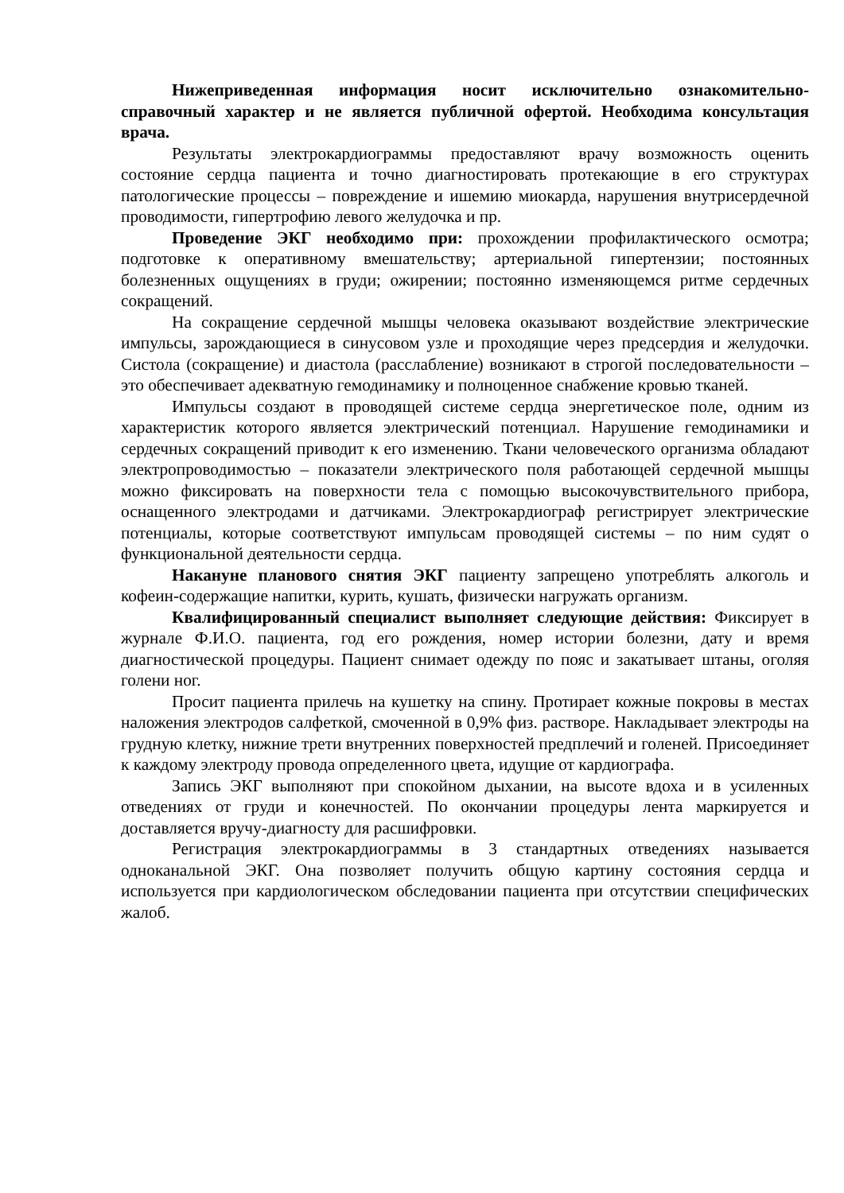Нижеприведенная информация носит исключительно ознакомительно-справочный характер и не является публичной офертой. Необходима консультация врача.
Результаты электрокардиограммы предоставляют врачу возможность оценить состояние сердца пациента и точно диагностировать протекающие в его структурах патологические процессы – повреждение и ишемию миокарда, нарушения внутрисердечной проводимости, гипертрофию левого желудочка и пр.
Проведение ЭКГ необходимо при: прохождении профилактического осмотра; подготовке к оперативному вмешательству; артериальной гипертензии; постоянных болезненных ощущениях в груди; ожирении; постоянно изменяющемся ритме сердечных сокращений.
На сокращение сердечной мышцы человека оказывают воздействие электрические импульсы, зарождающиеся в синусовом узле и проходящие через предсердия и желудочки. Систола (сокращение) и диастола (расслабление) возникают в строгой последовательности – это обеспечивает адекватную гемодинамику и полноценное снабжение кровью тканей.
Импульсы создают в проводящей системе сердца энергетическое поле, одним из характеристик которого является электрический потенциал. Нарушение гемодинамики и сердечных сокращений приводит к его изменению. Ткани человеческого организма обладают электропроводимостью – показатели электрического поля работающей сердечной мышцы можно фиксировать на поверхности тела с помощью высокочувствительного прибора, оснащенного электродами и датчиками. Электрокардиограф регистрирует электрические потенциалы, которые соответствуют импульсам проводящей системы – по ним судят о функциональной деятельности сердца.
Накануне планового снятия ЭКГ пациенту запрещено употреблять алкоголь и кофеин-содержащие напитки, курить, кушать, физически нагружать организм.
Квалифицированный специалист выполняет следующие действия: Фиксирует в журнале Ф.И.О. пациента, год его рождения, номер истории болезни, дату и время диагностической процедуры. Пациент снимает одежду по пояс и закатывает штаны, оголяя голени ног.
Просит пациента прилечь на кушетку на спину. Протирает кожные покровы в местах наложения электродов салфеткой, смоченной в 0,9% физ. растворе. Накладывает электроды на грудную клетку, нижние трети внутренних поверхностей предплечий и голеней. Присоединяет к каждому электроду провода определенного цвета, идущие от кардиографа.
Запись ЭКГ выполняют при спокойном дыхании, на высоте вдоха и в усиленных отведениях от груди и конечностей. По окончании процедуры лента маркируется и доставляется вручу-диагносту для расшифровки.
Регистрация электрокардиограммы в 3 стандартных отведениях называется одноканальной ЭКГ. Она позволяет получить общую картину состояния сердца и используется при кардиологическом обследовании пациента при отсутствии специфических жалоб.